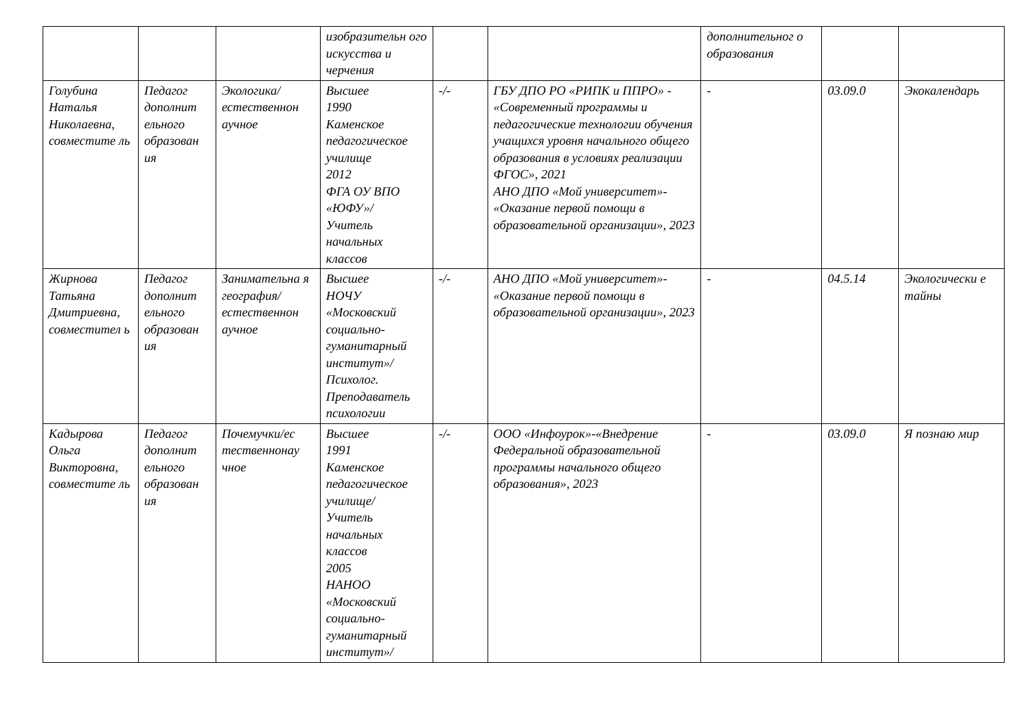| | | | изобразительн ого искусства и черчения | | | дополнительног о образования | | |
| Голубина Наталья Николаевна, совместите ль | Педагог дополнит ельного образован ия | Экологика/ естественнон аучное | Высшее 1990 Каменское педагогическое училище 2012 ФГА ОУ ВПО «ЮФУ»/ Учитель начальных классов | -/- | ГБУ ДПО РО «РИПК и ППРО» - «Современный программы и педагогические технологии обучения учащихся уровня начального общего образования в условиях реализации ФГОС», 2021 АНО ДПО «Мой университет»- «Оказание первой помощи в образовательной организации», 2023 | - | 03.09.0 | Экокалендарь |
| Жирнова Татьяна Дмитриевна, совместител ь | Педагог дополнит ельного образован ия | Занимательна я география/ естественнон аучное | Высшее НОЧУ «Московский социально-гуманитарный институт»/ Психолог. Преподаватель психологии | -/- | АНО ДПО «Мой университет»- «Оказание первой помощи в образовательной организации», 2023 | - | 04.5.14 | Экологически е тайны |
| Кадырова Ольга Викторовна, совместите ль | Педагог дополнит ельного образован ия | Почемучки/ес тественнонау чное | Высшее 1991 Каменское педагогическое училище/ Учитель начальных классов 2005 НАНОО «Московский социально-гуманитарный институт»/ | -/- | ООО «Инфоурок»-«Внедрение Федеральной образовательной программы начального общего образования», 2023 | - | 03.09.0 | Я познаю мир |